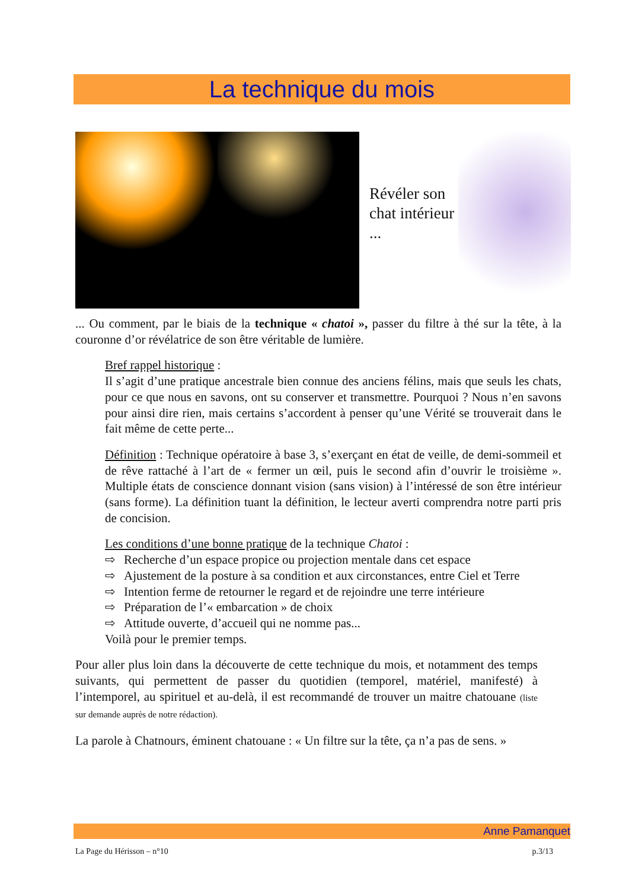La technique du mois
Révéler son chat intérieur ...
... Ou comment, par le biais de la technique « chatoi », passer du filtre à thé sur la tête, à la couronne d’or révélatrice de son être véritable de lumière.
Bref rappel historique :
Il s’agit d’une pratique ancestrale bien connue des anciens félins, mais que seuls les chats, pour ce que nous en savons, ont su conserver et transmettre. Pourquoi ? Nous n’en savons pour ainsi dire rien, mais certains s’accordent à penser qu’une Vérité se trouverait dans le fait même de cette perte...
Définition : Technique opératoire à base 3, s’exerçant en état de veille, de demi-sommeil et de rêve rattaché à l’art de « fermer un œil, puis le second afin d’ouvrir le troisième ». Multiple états de conscience donnant vision (sans vision) à l’intéressé de son être intérieur (sans forme). La définition tuant la définition, le lecteur averti comprendra notre parti pris de concision.
Les conditions d’une bonne pratique de la technique Chatoi :
⇨ Recherche d’un espace propice ou projection mentale dans cet espace
⇨ Ajustement de la posture à sa condition et aux circonstances, entre Ciel et Terre
⇨ Intention ferme de retourner le regard et de rejoindre une terre intérieure
⇨ Préparation de l’« embarcation » de choix
⇨ Attitude ouverte, d’accueil qui ne nomme pas...
Voilà pour le premier temps.
Pour aller plus loin dans la découverte de cette technique du mois, et notamment des temps suivants, qui permettent de passer du quotidien (temporel, matériel, manifesté) à l’intemporel, au spirituel et au-delà, il est recommandé de trouver un maitre chatouane (liste sur demande auprès de notre rédaction).
La parole à Chatnours, éminent chatouane : « Un filtre sur la tête, ça n’a pas de sens. »
Anne Pamanquet
La Page du Hérisson – n°10 p.3/13